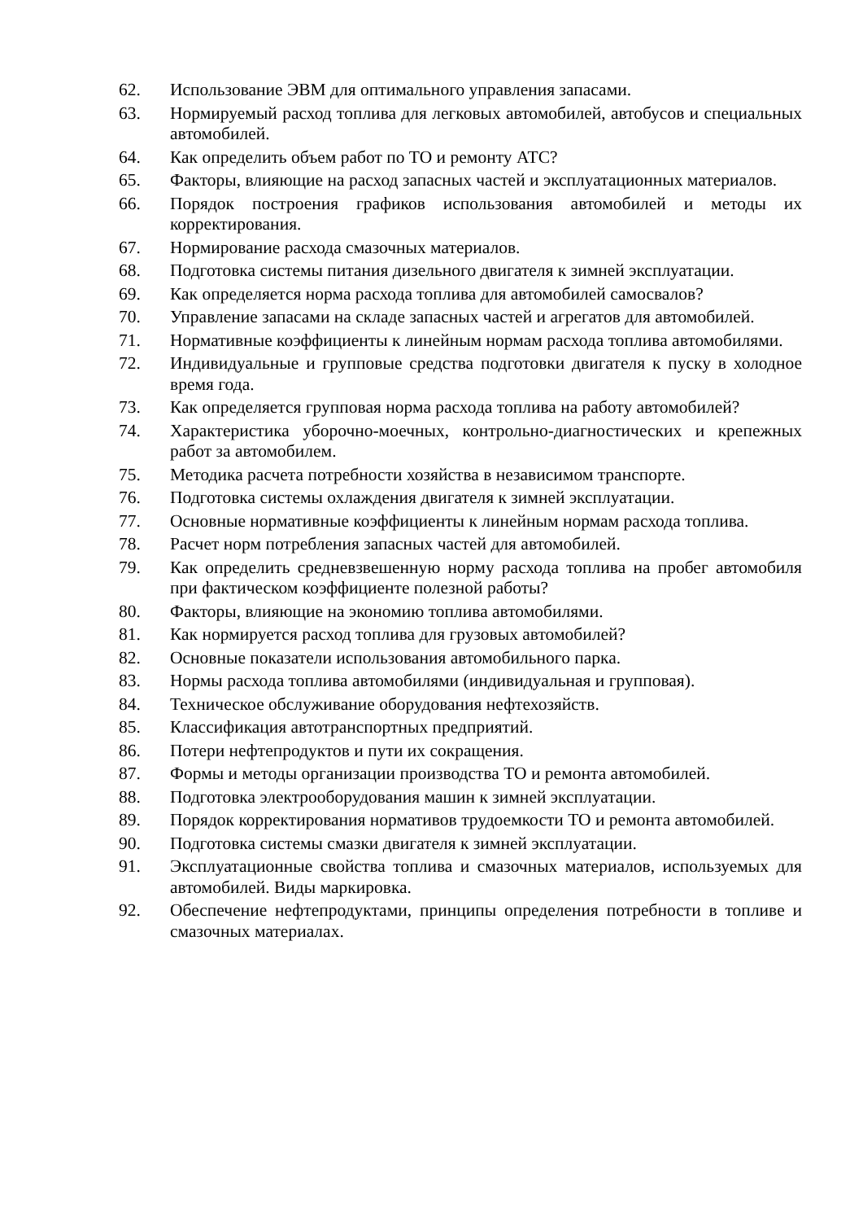62. Использование ЭВМ для оптимального управления запасами.
63. Нормируемый расход топлива для легковых автомобилей, автобусов и специальных автомобилей.
64. Как определить объем работ по ТО и ремонту АТС?
65. Факторы, влияющие на расход запасных частей и эксплуатационных материалов.
66. Порядок построения графиков использования автомобилей и методы их корректирования.
67. Нормирование расхода смазочных материалов.
68. Подготовка системы питания дизельного двигателя к зимней эксплуатации.
69. Как определяется норма расхода топлива для автомобилей самосвалов?
70. Управление запасами на складе запасных частей и агрегатов для автомобилей.
71. Нормативные коэффициенты к линейным нормам расхода топлива автомобилями.
72. Индивидуальные и групповые средства подготовки двигателя к пуску в холодное время года.
73. Как определяется групповая норма расхода топлива на работу автомобилей?
74. Характеристика уборочно-моечных, контрольно-диагностических и крепежных работ за автомобилем.
75. Методика расчета потребности хозяйства в независимом транспорте.
76. Подготовка системы охлаждения двигателя к зимней эксплуатации.
77. Основные нормативные коэффициенты к линейным нормам расхода топлива.
78. Расчет норм потребления запасных частей для автомобилей.
79. Как определить средневзвешенную норму расхода топлива на пробег автомобиля при фактическом коэффициенте полезной работы?
80. Факторы, влияющие на экономию топлива автомобилями.
81. Как нормируется расход топлива для грузовых автомобилей?
82. Основные показатели использования автомобильного парка.
83. Нормы расхода топлива автомобилями (индивидуальная и групповая).
84. Техническое обслуживание оборудования нефтехозяйств.
85. Классификация автотранспортных предприятий.
86. Потери нефтепродуктов и пути их сокращения.
87. Формы и методы организации производства ТО и ремонта автомобилей.
88. Подготовка электрооборудования машин к зимней эксплуатации.
89. Порядок корректирования нормативов трудоемкости ТО и ремонта автомобилей.
90. Подготовка системы смазки двигателя к зимней эксплуатации.
91. Эксплуатационные свойства топлива и смазочных материалов, используемых для автомобилей. Виды маркировка.
92. Обеспечение нефтепродуктами, принципы определения потребности в топливе и смазочных материалах.